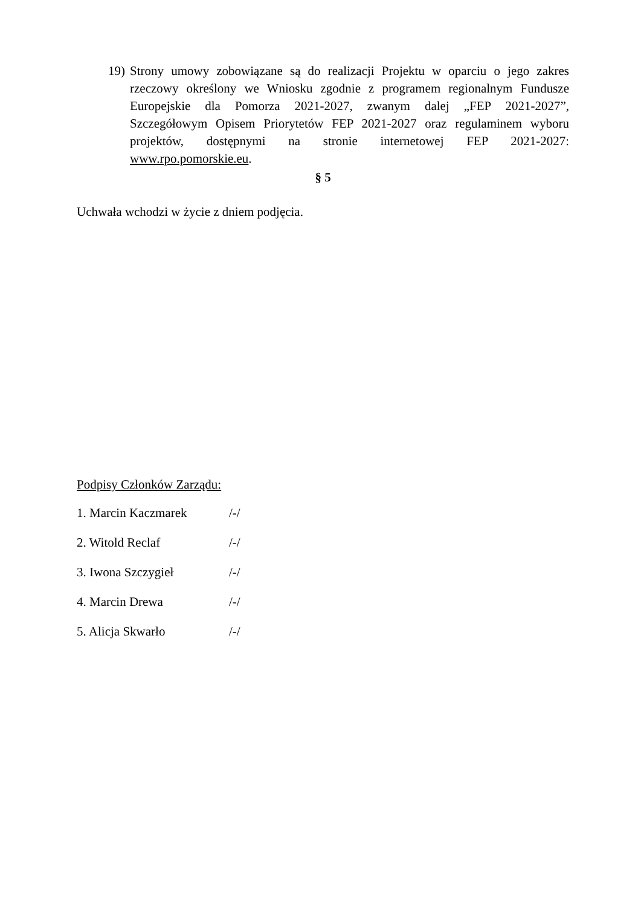19) Strony umowy zobowiązane są do realizacji Projektu w oparciu o jego zakres rzeczowy określony we Wniosku zgodnie z programem regionalnym Fundusze Europejskie dla Pomorza 2021-2027, zwanym dalej „FEP 2021-2027”, Szczegółowym Opisem Priorytetów FEP 2021-2027 oraz regulaminem wyboru projektów, dostępnymi na stronie internetowej FEP 2021-2027: www.rpo.pomorskie.eu.
§ 5
Uchwała wchodzi w życie z dniem podjęcia.
Podpisy Członków Zarządu:
1. Marcin Kaczmarek /-/
2. Witold Reclaf /-/
3. Iwona Szczygieł /-/
4. Marcin Drewa /-/
5. Alicja Skwarło /-/